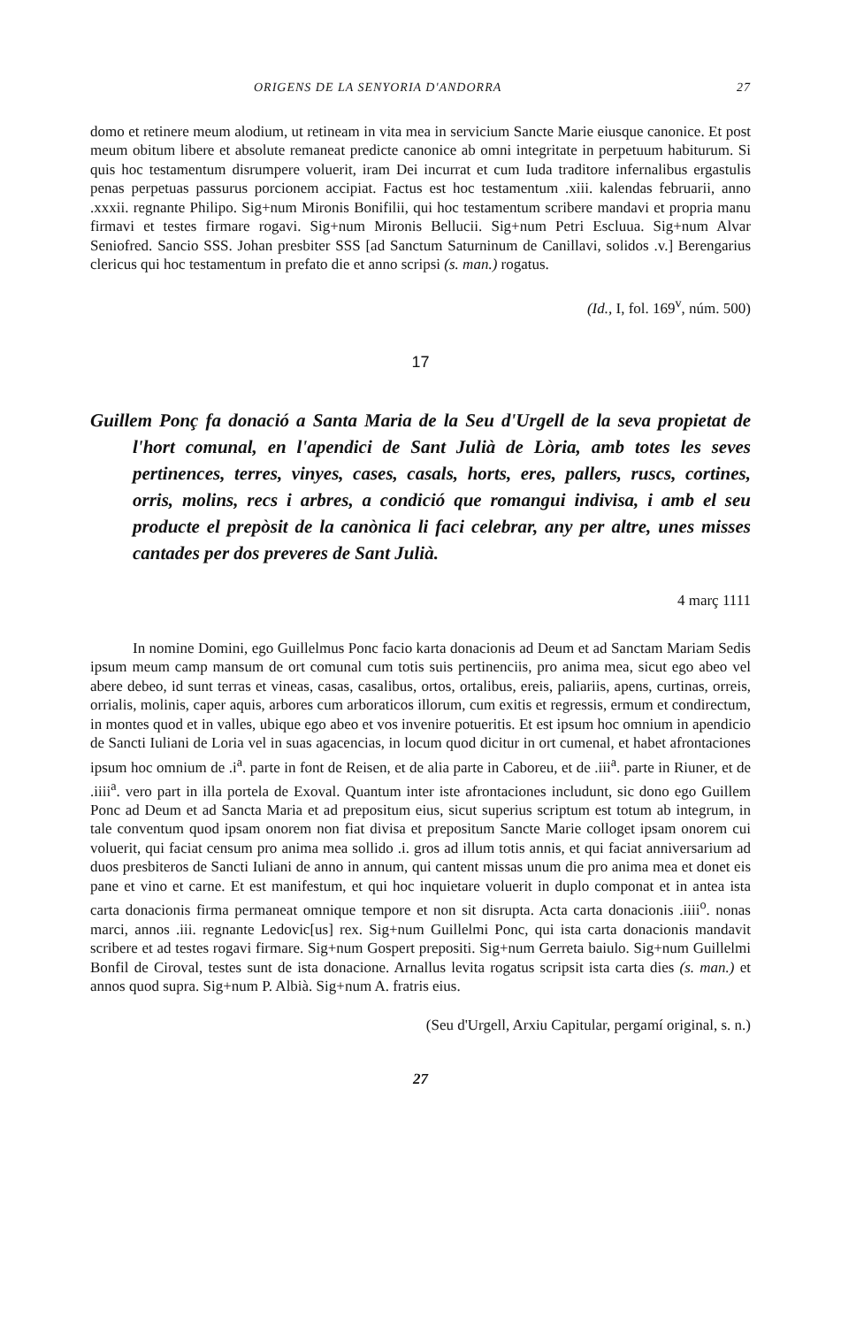ORIGENS DE LA SENYORIA D'ANDORRA 27
domo et retinere meum alodium, ut retineam in vita mea in servicium Sancte Marie eiusque canonice. Et post meum obitum libere et absolute remaneat predicte canonice ab omni integritate in perpetuum habiturum. Si quis hoc testamentum disrumpere voluerit, iram Dei incurrat et cum Iuda traditore infernalibus ergastulis penas perpetuas passurus porcionem accipiat. Factus est hoc testamentum .xiii. kalendas februarii, anno .xxxii. regnante Philipo. Sig+num Mironis Bonifilii, qui hoc testamentum scribere mandavi et propria manu firmavi et testes firmare rogavi. Sig+num Mironis Bellucii. Sig+num Petri Escluua. Sig+num Alvar Seniofred. Sancio SSS. Johan presbiter SSS [ad Sanctum Saturninum de Canillavi, solidos .v.] Berengarius clericus qui hoc testamentum in prefato die et anno scripsi (s. man.) rogatus.
(Id., I, fol. 169<sup>v</sup>, núm. 500)
17
Guillem Ponç fa donació a Santa Maria de la Seu d'Urgell de la seva propietat de l'hort comunal, en l'apendici de Sant Julià de Lòria, amb totes les seves pertinences, terres, vinyes, cases, casals, horts, eres, pallers, ruscs, cortines, orris, molins, recs i arbres, a condició que romangui indivisa, i amb el seu producte el prepòsit de la canònica li faci celebrar, any per altre, unes misses cantades per dos preveres de Sant Julià.
4 març 1111
In nomine Domini, ego Guillelmus Ponc facio karta donacionis ad Deum et ad Sanctam Mariam Sedis ipsum meum camp mansum de ort comunal cum totis suis pertinenciis, pro anima mea, sicut ego abeo vel abere debeo, id sunt terras et vineas, casas, casalibus, ortos, ortalibus, ereis, paliariis, apens, curtinas, orreis, orrialis, molinis, caper aquis, arbores cum arboraticos illorum, cum exitis et regressis, ermum et condirectum, in montes quod et in valles, ubique ego abeo et vos invenire potueritis. Et est ipsum hoc omnium in apendicio de Sancti Iuliani de Loria vel in suas agacencias, in locum quod dicitur in ort cumenal, et habet afrontaciones ipsum hoc omnium de .i<sup>a</sup>. parte in font de Reisen, et de alia parte in Caboreu, et de .iii<sup>a</sup>. parte in Riuner, et de .iiii<sup>a</sup>. vero part in illa portela de Exoval. Quantum inter iste afrontaciones includunt, sic dono ego Guillem Ponc ad Deum et ad Sancta Maria et ad prepositum eius, sicut superius scriptum est totum ab integrum, in tale conventum quod ipsam onorem non fiat divisa et prepositum Sancte Marie colloget ipsam onorem cui voluerit, qui faciat censum pro anima mea sollido .i. gros ad illum totis annis, et qui faciat anniversarium ad duos presbiteros de Sancti Iuliani de anno in annum, qui cantent missas unum die pro anima mea et donet eis pane et vino et carne. Et est manifestum, et qui hoc inquietare voluerit in duplo componat et in antea ista carta donacionis firma permaneat omnique tempore et non sit disrupta. Acta carta donacionis .iiii<sup>o</sup>. nonas marci, annos .iii. regnante Ledovic[us] rex. Sig+num Guillelmi Ponc, qui ista carta donacionis mandavit scribere et ad testes rogavi firmare. Sig+num Gospert prepositi. Sig+num Gerreta baiulo. Sig+num Guillelmi Bonfil de Ciroval, testes sunt de ista donacione. Arnallus levita rogatus scripsit ista carta dies (s. man.) et annos quod supra. Sig+num P. Albià. Sig+num A. fratris eius.
(Seu d'Urgell, Arxiu Capitular, pergamí original, s. n.)
27